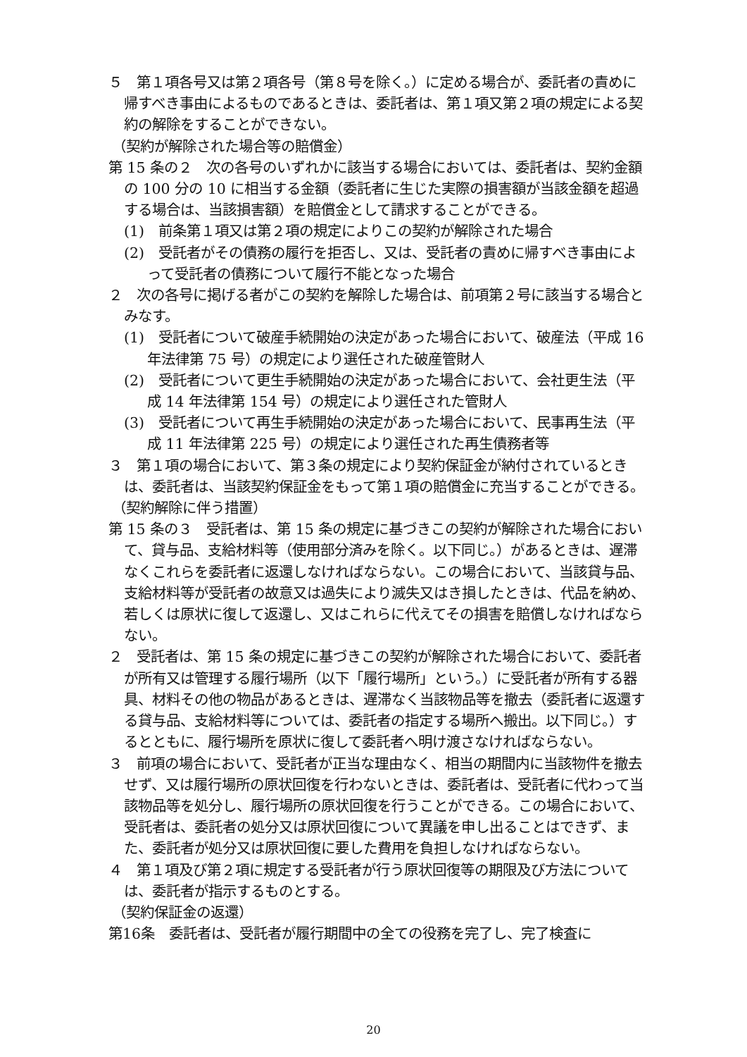５　第１項各号又は第２項各号（第８号を除く。）に定める場合が、委託者の責めに帰すべき事由によるものであるときは、委託者は、第１項又第２項の規定による契約の解除をすることができない。
（契約が解除された場合等の賠償金）
第 15 条の２　次の各号のいずれかに該当する場合においては、委託者は、契約金額の 100 分の 10 に相当する金額（委託者に生じた実際の損害額が当該金額を超過する場合は、当該損害額）を賠償金として請求することができる。
(1)　前条第１項又は第２項の規定によりこの契約が解除された場合
(2)　受託者がその債務の履行を拒否し、又は、受託者の責めに帰すべき事由によって受託者の債務について履行不能となった場合
２　次の各号に掲げる者がこの契約を解除した場合は、前項第２号に該当する場合とみなす。
(1)　受託者について破産手続開始の決定があった場合において、破産法（平成 16 年法律第 75 号）の規定により選任された破産管財人
(2)　受託者について更生手続開始の決定があった場合において、会社更生法（平成 14 年法律第 154 号）の規定により選任された管財人
(3)　受託者について再生手続開始の決定があった場合において、民事再生法（平成 11 年法律第 225 号）の規定により選任された再生債務者等
３　第１項の場合において、第３条の規定により契約保証金が納付されているときは、委託者は、当該契約保証金をもって第１項の賠償金に充当することができる。
（契約解除に伴う措置）
第 15 条の３　受託者は、第 15 条の規定に基づきこの契約が解除された場合において、貸与品、支給材料等（使用部分済みを除く。以下同じ。）があるときは、遅滞なくこれらを委託者に返還しなければならない。この場合において、当該貸与品、支給材料等が受託者の故意又は過失により滅失又はき損したときは、代品を納め、若しくは原状に復して返還し、又はこれらに代えてその損害を賠償しなければならない。
２　受託者は、第 15 条の規定に基づきこの契約が解除された場合において、委託者が所有又は管理する履行場所（以下「履行場所」という。）に受託者が所有する器具、材料その他の物品があるときは、遅滞なく当該物品等を撤去（委託者に返還する貸与品、支給材料等については、委託者の指定する場所へ搬出。以下同じ。）するとともに、履行場所を原状に復して委託者へ明け渡さなければならない。
３　前項の場合において、受託者が正当な理由なく、相当の期間内に当該物件を撤去せず、又は履行場所の原状回復を行わないときは、委託者は、受託者に代わって当該物品等を処分し、履行場所の原状回復を行うことができる。この場合において、受託者は、委託者の処分又は原状回復について異議を申し出ることはできず、また、委託者が処分又は原状回復に要した費用を負担しなければならない。
４　第１項及び第２項に規定する受託者が行う原状回復等の期限及び方法については、委託者が指示するものとする。
（契約保証金の返還）
第16条　委託者は、受託者が履行期間中の全ての役務を完了し、完了検査に
20